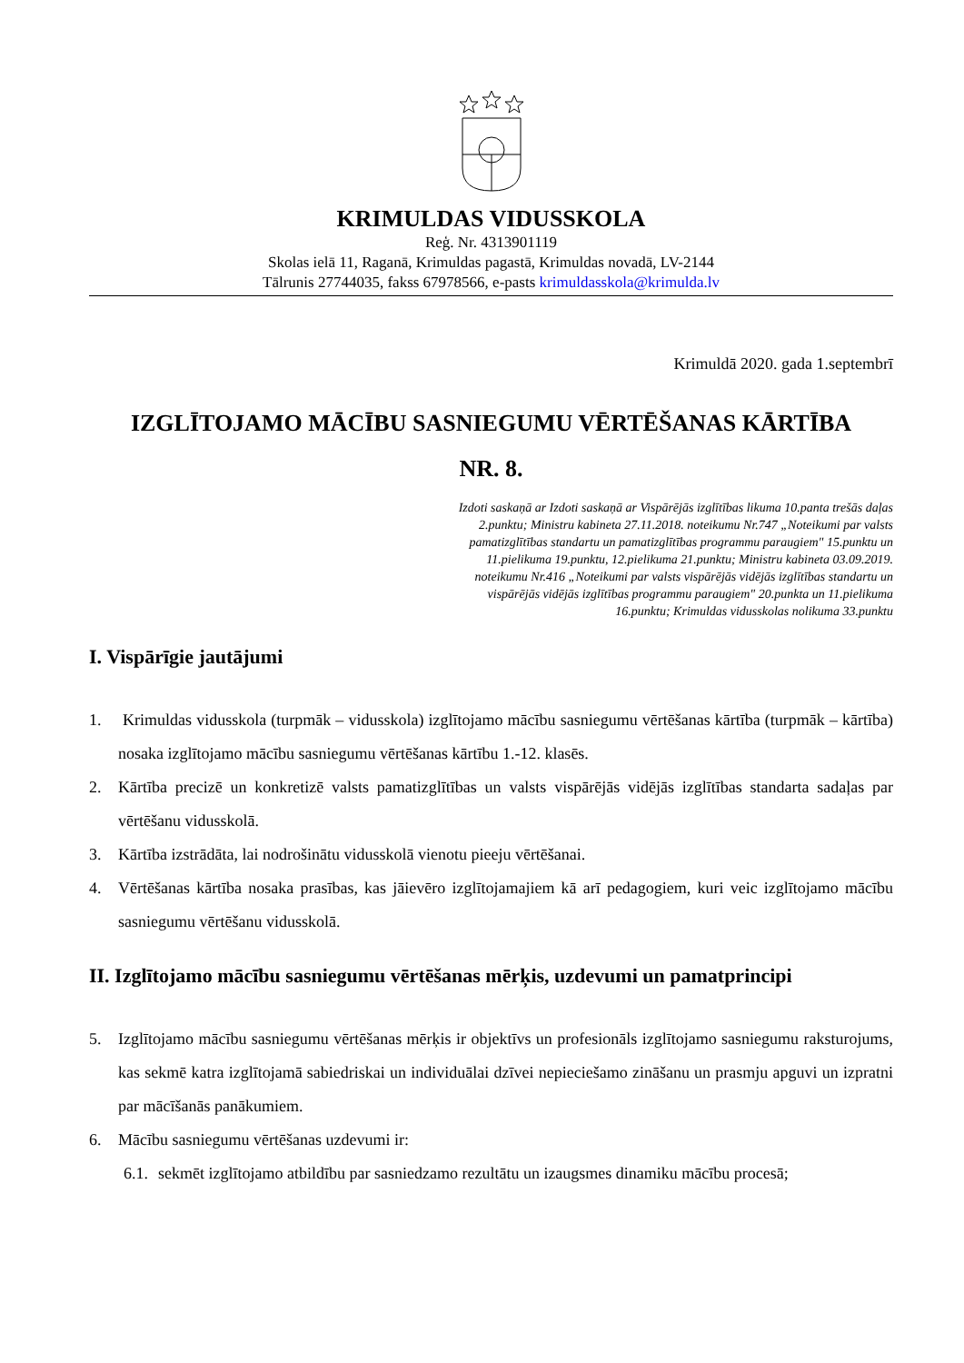KRIMULDAS VIDUSSKOLA
Reģ. Nr. 4313901119
Skolas ielā 11, Raganā, Krimuldas pagastā, Krimuldas novadā, LV-2144
Tālrunis 27744035, fakss 67978566, e-pasts krimuldasskola@krimulda.lv
Krimuldā 2020. gada 1.septembrī
IZGLĪTOJAMO MĀCĪBU SASNIEGUMU VĒRTĒŠANAS KĀRTĪBA
NR. 8.
Izdoti saskaņā ar Izdoti saskaņā ar Vispārējās izglītības likuma 10.panta trešās daļas 2.punktu; Ministru kabineta 27.11.2018. noteikumu Nr.747 „Noteikumi par valsts pamatizglītības standartu un pamatizglītības programmu paraugiem" 15.punktu un 11.pielikuma 19.punktu, 12.pielikuma 21.punktu; Ministru kabineta 03.09.2019. noteikumu Nr.416 „Noteikumi par valsts vispārējās vidējās izglītības standartu un vispārējās vidējās izglītības programmu paraugiem" 20.punkta un 11.pielikuma 16.punktu; Krimuldas vidusskolas nolikuma 33.punktu
I. Vispārīgie jautājumi
1. Krimuldas vidusskola (turpmāk – vidusskola) izglītojamo mācību sasniegumu vērtēšanas kārtība (turpmāk – kārtība) nosaka izglītojamo mācību sasniegumu vērtēšanas kārtību 1.-12. klasēs.
2. Kārtība precizē un konkretizē valsts pamatizglītības un valsts vispārējās vidējās izglītības standarta sadaļas par vērtēšanu vidusskolā.
3. Kārtība izstrādāta, lai nodrošinātu vidusskolā vienotu pieeju vērtēšanai.
4. Vērtēšanas kārtība nosaka prasības, kas jāievēro izglītojamajiem kā arī pedagogiem, kuri veic izglītojamo mācību sasniegumu vērtēšanu vidusskolā.
II. Izglītojamo mācību sasniegumu vērtēšanas mērķis, uzdevumi un pamatprincipi
5. Izglītojamo mācību sasniegumu vērtēšanas mērķis ir objektīvs un profesionāls izglītojamo sasniegumu raksturojums, kas sekmē katra izglītojamā sabiedriskai un individuālai dzīvei nepieciešamo zināšanu un prasmju apguvi un izpratni par mācīšanās panākumiem.
6. Mācību sasniegumu vērtēšanas uzdevumi ir:
6.1. sekmēt izglītojamo atbildību par sasniedzamo rezultātu un izaugsmes dinamiku mācību procesā;